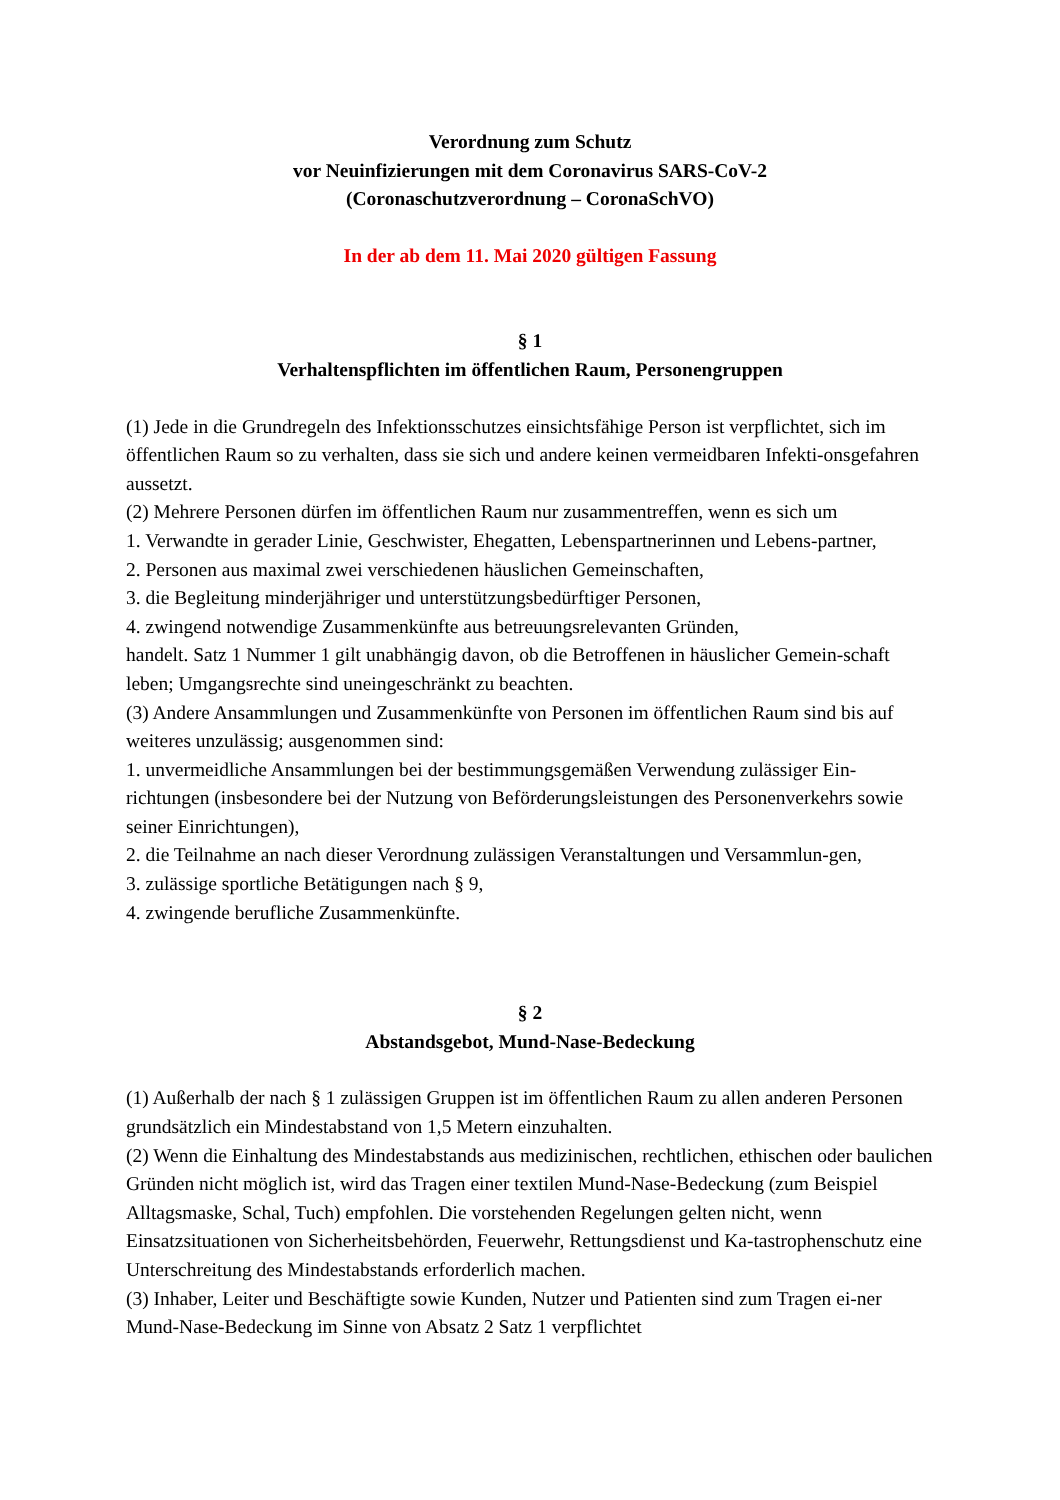Verordnung zum Schutz
vor Neuinfizierungen mit dem Coronavirus SARS-CoV-2
(Coronaschutzverordnung – CoronaSchVO)
In der ab dem 11. Mai 2020 gültigen Fassung
§ 1
Verhaltenspflichten im öffentlichen Raum, Personengruppen
(1) Jede in die Grundregeln des Infektionsschutzes einsichtsfähige Person ist verpflichtet, sich im öffentlichen Raum so zu verhalten, dass sie sich und andere keinen vermeidbaren Infekti-onsgefahren aussetzt.
(2) Mehrere Personen dürfen im öffentlichen Raum nur zusammentreffen, wenn es sich um
1. Verwandte in gerader Linie, Geschwister, Ehegatten, Lebenspartnerinnen und Lebens-partner,
2. Personen aus maximal zwei verschiedenen häuslichen Gemeinschaften,
3. die Begleitung minderjähriger und unterstützungsbedürftiger Personen,
4. zwingend notwendige Zusammenkünfte aus betreuungsrelevanten Gründen,
handelt. Satz 1 Nummer 1 gilt unabhängig davon, ob die Betroffenen in häuslicher Gemein-schaft leben; Umgangsrechte sind uneingeschränkt zu beachten.
(3) Andere Ansammlungen und Zusammenkünfte von Personen im öffentlichen Raum sind bis auf weiteres unzulässig; ausgenommen sind:
1. unvermeidliche Ansammlungen bei der bestimmungsgemäßen Verwendung zulässiger Ein-richtungen (insbesondere bei der Nutzung von Beförderungsleistungen des Personenverkehrs sowie seiner Einrichtungen),
2. die Teilnahme an nach dieser Verordnung zulässigen Veranstaltungen und Versammlun-gen,
3. zulässige sportliche Betätigungen nach § 9,
4. zwingende berufliche Zusammenkünfte.
§ 2
Abstandsgebot, Mund-Nase-Bedeckung
(1) Außerhalb der nach § 1 zulässigen Gruppen ist im öffentlichen Raum zu allen anderen Personen grundsätzlich ein Mindestabstand von 1,5 Metern einzuhalten.
(2) Wenn die Einhaltung des Mindestabstands aus medizinischen, rechtlichen, ethischen oder baulichen Gründen nicht möglich ist, wird das Tragen einer textilen Mund-Nase-Bedeckung (zum Beispiel Alltagsmaske, Schal, Tuch) empfohlen. Die vorstehenden Regelungen gelten nicht, wenn Einsatzsituationen von Sicherheitsbehörden, Feuerwehr, Rettungsdienst und Ka-tastrophenschutz eine Unterschreitung des Mindestabstands erforderlich machen.
(3) Inhaber, Leiter und Beschäftigte sowie Kunden, Nutzer und Patienten sind zum Tragen ei-ner Mund-Nase-Bedeckung im Sinne von Absatz 2 Satz 1 verpflichtet